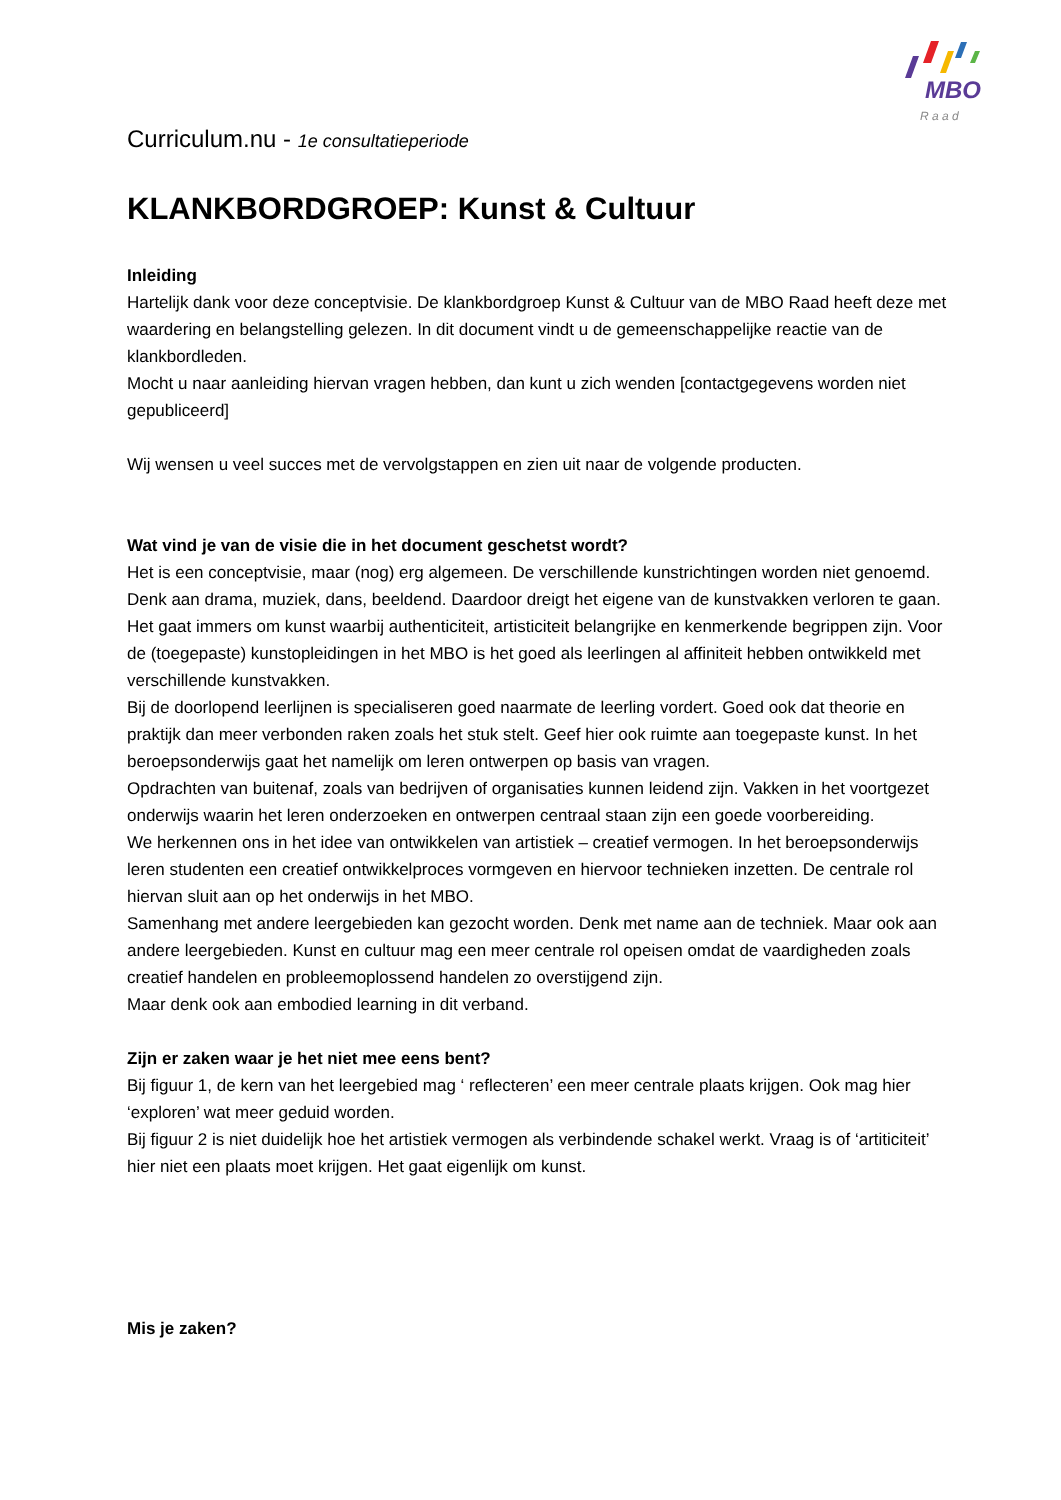MBO
R a a d
Curriculum.nu - 1e consultatieperiode
KLANKBORDGROEP: Kunst & Cultuur
Inleiding
Hartelijk dank voor deze conceptvisie. De klankbordgroep Kunst & Cultuur van de MBO Raad heeft deze met waardering en belangstelling gelezen. In dit document vindt u de gemeenschappelijke reactie van de klankbordleden.
Mocht u naar aanleiding hiervan vragen hebben, dan kunt u zich wenden [contactgegevens worden niet gepubliceerd]
Wij wensen u veel succes met de vervolgstappen en zien uit naar de volgende producten.
Wat vind je van de visie die in het document geschetst wordt?
Het is een conceptvisie, maar (nog) erg algemeen. De verschillende kunstrichtingen worden niet genoemd. Denk aan drama, muziek, dans, beeldend. Daardoor dreigt het eigene van de kunstvakken verloren te gaan. Het gaat immers om kunst waarbij authenticiteit, artisticiteit belangrijke en kenmerkende begrippen zijn. Voor de (toegepaste) kunstopleidingen in het MBO is het goed als leerlingen al affiniteit hebben ontwikkeld met verschillende kunstvakken.
Bij de doorlopend leerlijnen is specialiseren goed naarmate de leerling vordert. Goed ook dat theorie en praktijk dan meer verbonden raken zoals het stuk stelt. Geef hier ook ruimte aan toegepaste kunst. In het beroepsonderwijs gaat het namelijk om leren ontwerpen op basis van vragen.
Opdrachten van buitenaf, zoals van bedrijven of organisaties kunnen leidend zijn. Vakken in het voortgezet onderwijs waarin het leren onderzoeken en ontwerpen centraal staan zijn een goede voorbereiding.
We herkennen ons in het idee van ontwikkelen van artistiek – creatief vermogen. In het beroepsonderwijs leren studenten een creatief ontwikkelproces vormgeven en hiervoor technieken inzetten. De centrale rol hiervan sluit aan op het onderwijs in het MBO.
Samenhang met andere leergebieden kan gezocht worden. Denk met name aan de techniek. Maar ook aan andere leergebieden. Kunst en cultuur mag een meer centrale rol opeisen omdat de vaardigheden zoals creatief handelen en probleemoplossend handelen zo overstijgend zijn.
Maar denk ook aan embodied learning in dit verband.
Zijn er zaken waar je het niet mee eens bent?
Bij figuur 1, de kern van het leergebied mag ‘ reflecteren’ een meer centrale plaats krijgen. Ook mag hier ‘exploren’ wat meer geduid worden.
Bij figuur 2 is niet duidelijk hoe het artistiek vermogen als verbindende schakel werkt. Vraag is of ‘artiticiteit’ hier niet een plaats moet krijgen. Het gaat eigenlijk om kunst.
Mis je zaken?